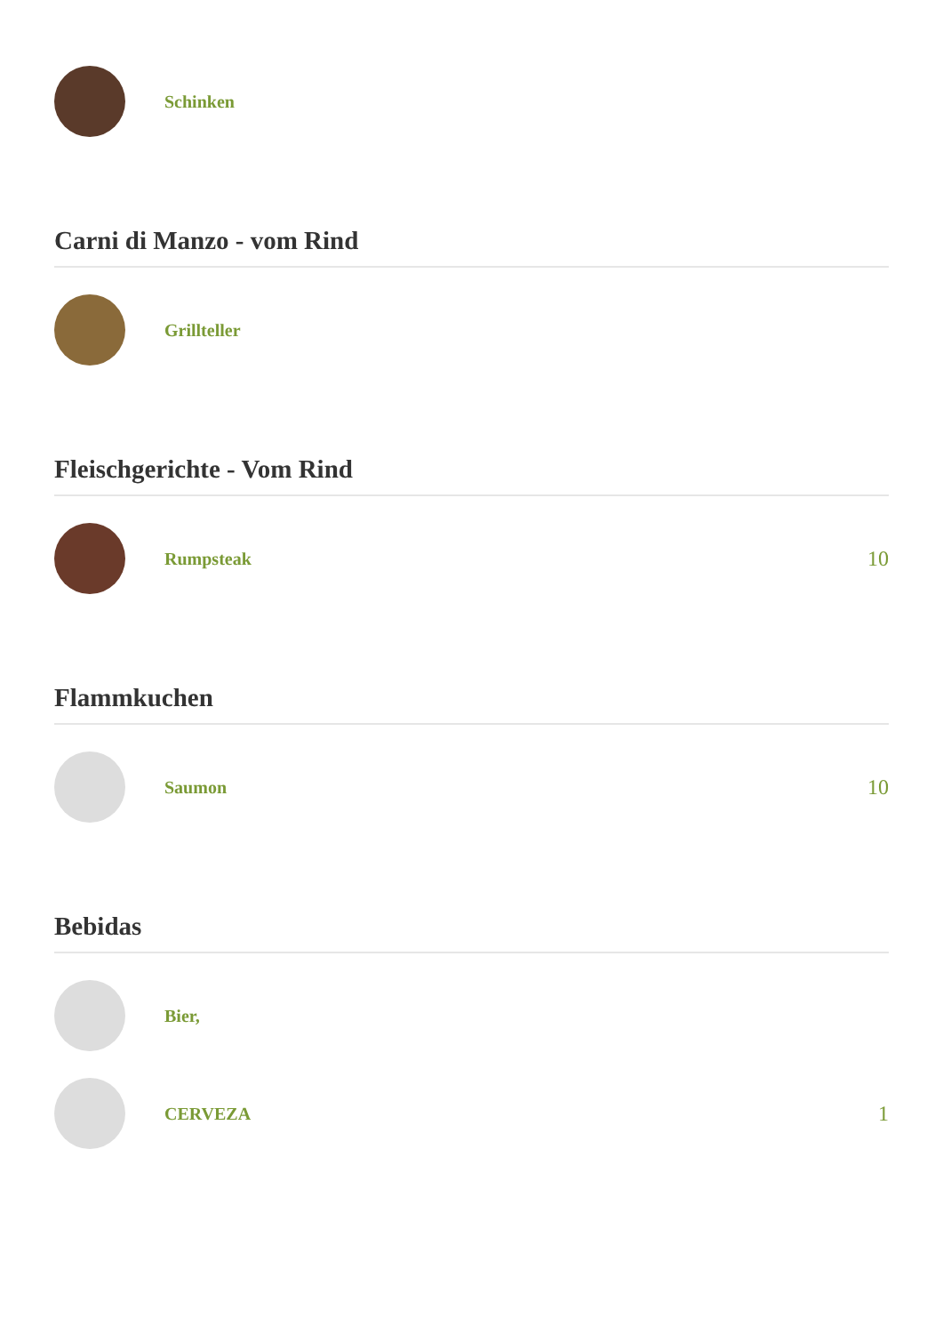Schinken
Carni di Manzo - vom Rind
Grillteller
Fleischgerichte - Vom Rind
Rumpsteak
10
Flammkuchen
Saumon
10
Bebidas
Bier,
CERVEZA
1